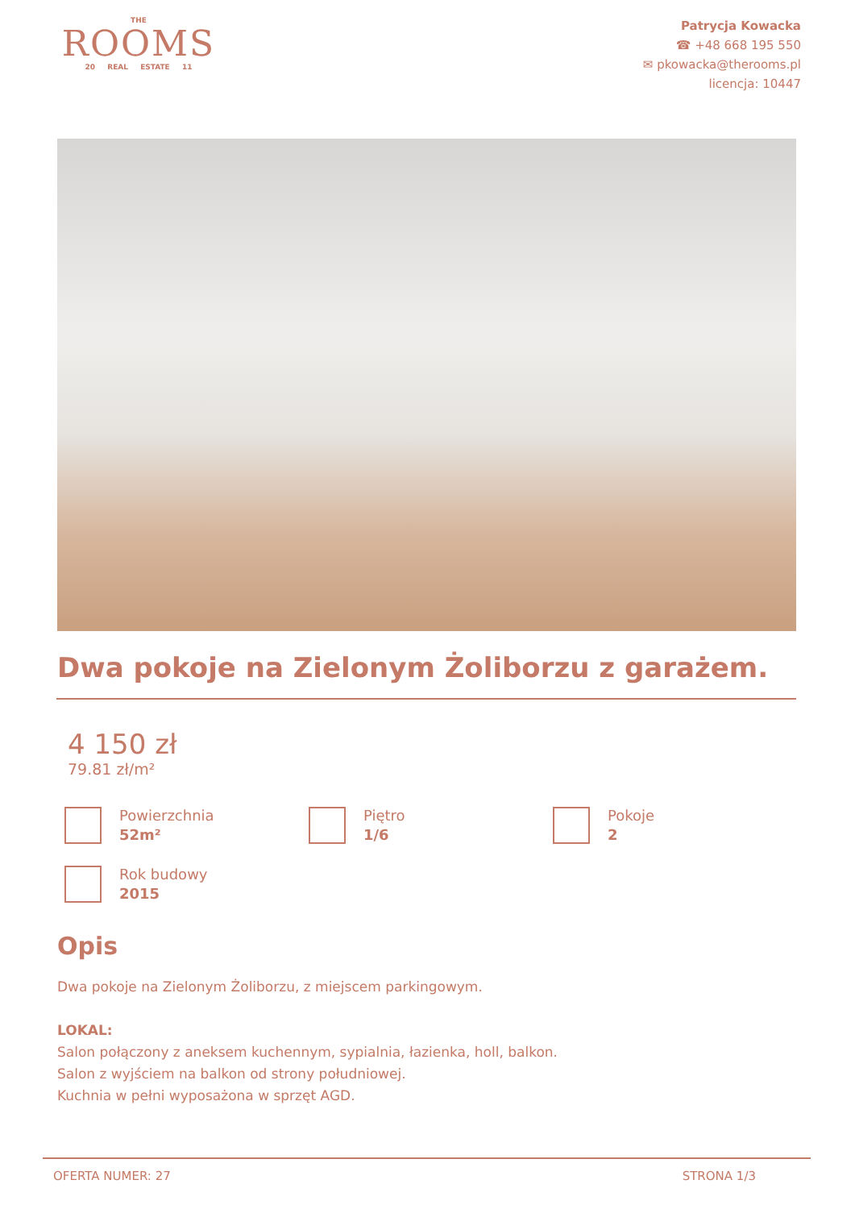THE
ROOMS
20 REAL ESTATE 11
Patrycja Kowacka
☎ +48 668 195 550
✉ pkowacka@therooms.pl
licencja: 10447
Dwa pokoje na Zielonym Żoliborzu z garażem.
4 150 zł
79.81 zł/m²
Powierzchnia
52m²
Piętro
1/6
Pokoje
2
Rok budowy
2015
Opis
Dwa pokoje na Zielonym Żoliborzu, z miejscem parkingowym.
LOKAL:
Salon połączony z aneksem kuchennym, sypialnia, łazienka, holl, balkon.
Salon z wyjściem na balkon od strony południowej.
Kuchnia w pełni wyposażona w sprzęt AGD.
OFERTA NUMER: 27 STRONA 1/3